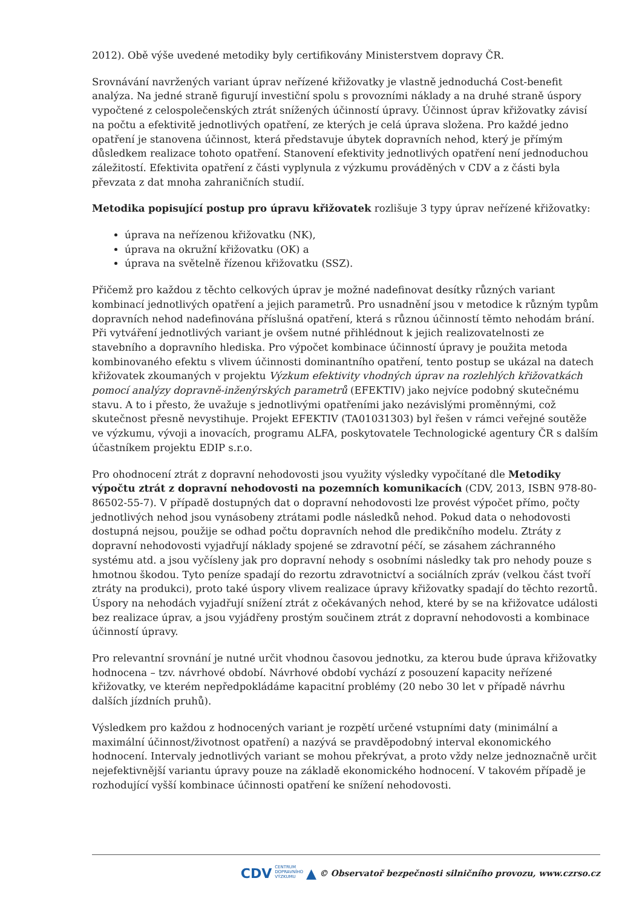2012). Obě výše uvedené metodiky byly certifikovány Ministerstvem dopravy ČR.
Srovnávání navržených variant úprav neřízené křižovatky je vlastně jednoduchá Cost-benefit analýza. Na jedné straně figurují investiční spolu s provozními náklady a na druhé straně úspory vypočtené z celospolečenských ztrát snížených účinností úpravy. Účinnost úprav křižovatky závisí na počtu a efektivitě jednotlivých opatření, ze kterých je celá úprava složena. Pro každé jedno opatření je stanovena účinnost, která představuje úbytek dopravních nehod, který je přímým důsledkem realizace tohoto opatření. Stanovení efektivity jednotlivých opatření není jednoduchou záležitostí. Efektivita opatření z části vyplynula z výzkumu prováděných v CDV a z části byla převzata z dat mnoha zahraničních studií.
Metodika popisující postup pro úpravu křižovatek rozlišuje 3 typy úprav neřízené křižovatky:
úprava na neřízenou křižovatku (NK),
úprava na okružní křižovatku (OK) a
úprava na světelně řízenou křižovatku (SSZ).
Přičemž pro každou z těchto celkových úprav je možné nadefinovat desítky různých variant kombinací jednotlivých opatření a jejich parametrů. Pro usnadnění jsou v metodice k různým typům dopravních nehod nadefinována příslušná opatření, která s různou účinností těmto nehodám brání. Při vytváření jednotlivých variant je ovšem nutné přihlédnout k jejich realizovatelnosti ze stavebního a dopravního hlediska. Pro výpočet kombinace účinností úpravy je použita metoda kombinovaného efektu s vlivem účinnosti dominantního opatření, tento postup se ukázal na datech křižovatek zkoumaných v projektu Výzkum efektivity vhodných úprav na rozlehlých křižovatkách pomocí analýzy dopravně-inženýrských parametrů (EFEKTIV) jako nejvíce podobný skutečnému stavu. A to i přesto, že uvažuje s jednotlivými opatřeními jako nezávislými proměnnými, což skutečnost přesně nevystihuje. Projekt EFEKTIV (TA01031303) byl řešen v rámci veřejné soutěže ve výzkumu, vývoji a inovacích, programu ALFA, poskytovatele Technologické agentury ČR s dalším účastníkem projektu EDIP s.r.o.
Pro ohodnocení ztrát z dopravní nehodovosti jsou využity výsledky vypočítané dle Metodiky výpočtu ztrát z dopravní nehodovosti na pozemních komunikacích (CDV, 2013, ISBN 978-80-86502-55-7). V případě dostupných dat o dopravní nehodovosti lze provést výpočet přímo, počty jednotlivých nehod jsou vynásobeny ztrátami podle následků nehod. Pokud data o nehodovosti dostupná nejsou, použije se odhad počtu dopravních nehod dle predikčního modelu. Ztráty z dopravní nehodovosti vyjadřují náklady spojené se zdravotní péčí, se zásahem záchranného systému atd. a jsou vyčísleny jak pro dopravní nehody s osobními následky tak pro nehody pouze s hmotnou škodou. Tyto peníze spadají do rezortu zdravotnictví a sociálních zpráv (velkou část tvoří ztráty na produkci), proto také úspory vlivem realizace úpravy křižovatky spadají do těchto rezortů. Úspory na nehodách vyjadřují snížení ztrát z očekávaných nehod, které by se na křižovatce události bez realizace úprav, a jsou vyjádřeny prostým součinem ztrát z dopravní nehodovosti a kombinace účinností úpravy.
Pro relevantní srovnání je nutné určit vhodnou časovou jednotku, za kterou bude úprava křižovatky hodnocena – tzv. návrhové období. Návrhové období vychází z posouzení kapacity neřízené křižovatky, ve kterém nepředpokládáme kapacitní problémy (20 nebo 30 let v případě návrhu dalších jízdních pruhů).
Výsledkem pro každou z hodnocených variant je rozpětí určené vstupními daty (minimální a maximální účinnost/životnost opatření) a nazývá se pravděpodobný interval ekonomického hodnocení. Intervaly jednotlivých variant se mohou překrývat, a proto vždy nelze jednoznačně určit nejefektivnější variantu úpravy pouze na základě ekonomického hodnocení. V takovém případě je rozhodující vyšší kombinace účinnosti opatření ke snížení nehodovosti.
CDV CENTRUM
DOPRAVNÍHO
VÝZKUMU ▲ © Observatoř bezpečnosti silničního provozu, www.czrso.cz